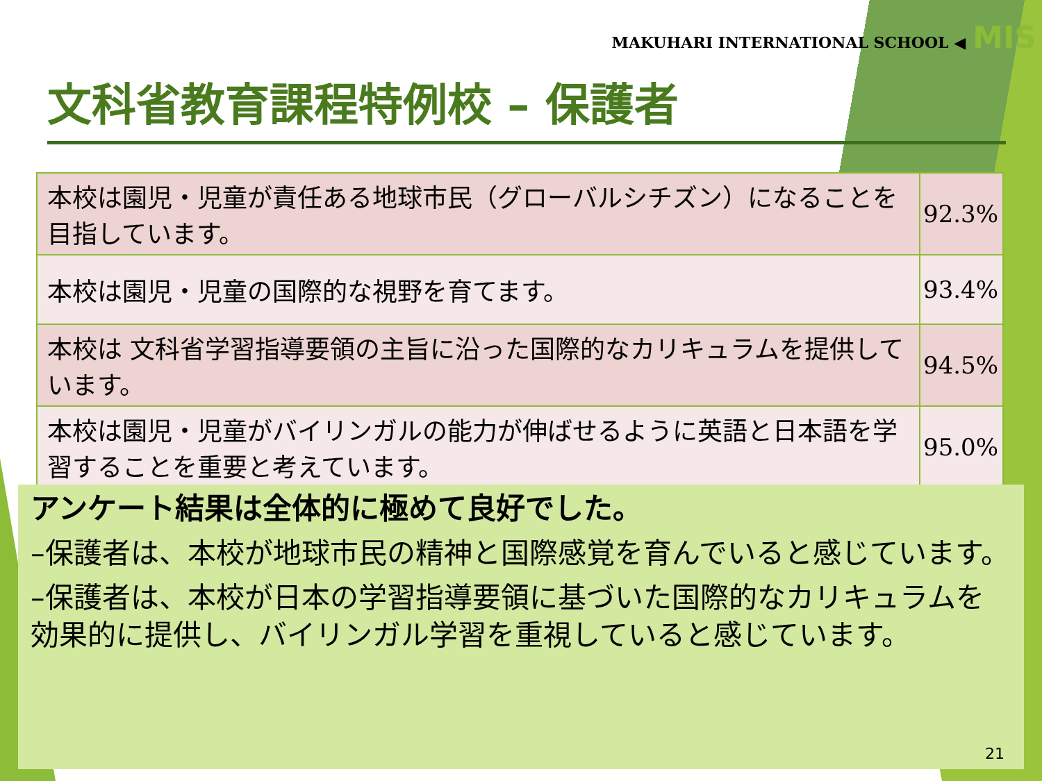MAKUHARI INTERNATIONAL SCHOOL ◀ MIS
文科省教育課程特例校 – 保護者
| 本校は園児・児童が責任ある地球市民（グローバルシチズン）になることを目指しています。 | 92.3% |
| 本校は園児・児童の国際的な視野を育てます。 | 93.4% |
| 本校は 文科省学習指導要領の主旨に沿った国際的なカリキュラムを提供しています。 | 94.5% |
| 本校は園児・児童がバイリンガルの能力が伸ばせるように英語と日本語を学習することを重要と考えています。 | 95.0% |
アンケート結果は全体的に極めて良好でした。
–保護者は、本校が地球市民の精神と国際感覚を育んでいると感じています。
–保護者は、本校が日本の学習指導要領に基づいた国際的なカリキュラムを効果的に提供し、バイリンガル学習を重視していると感じています。
21